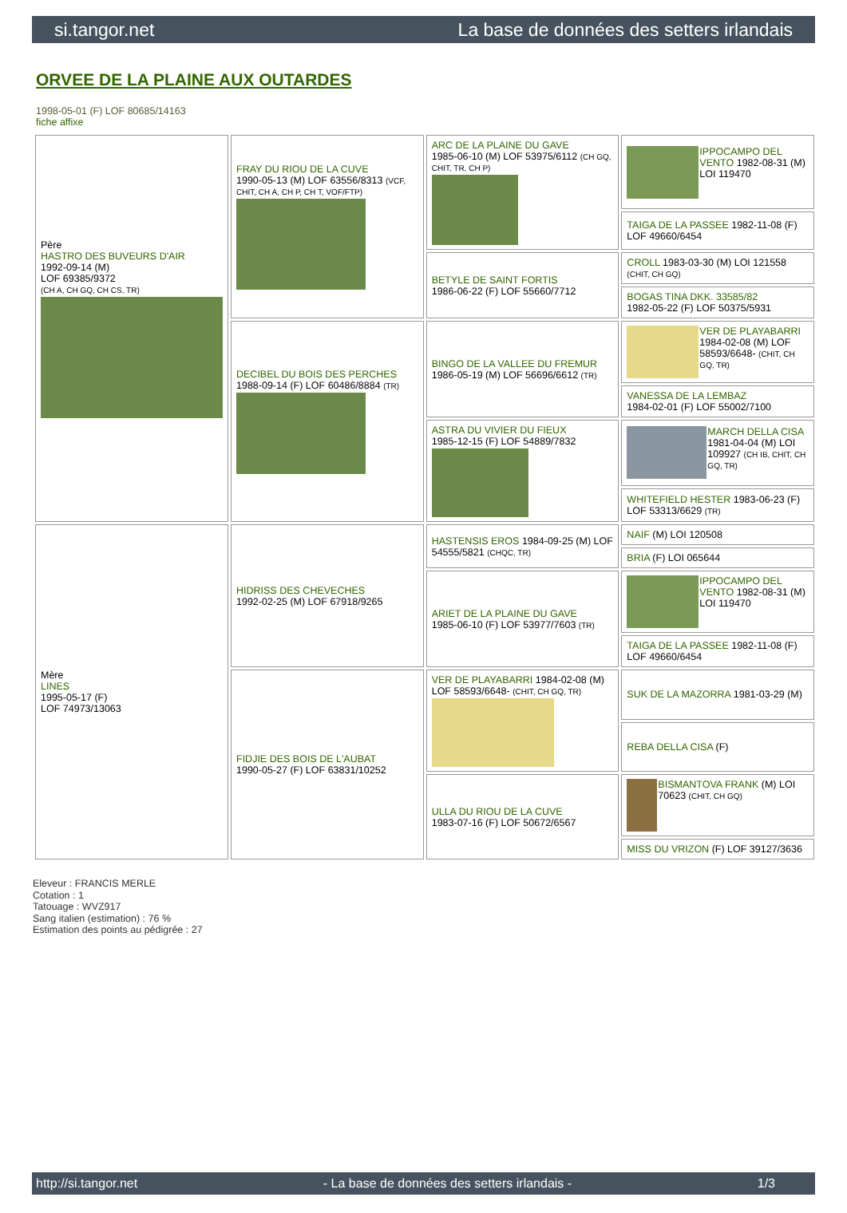si.tangor.net La base de données des setters irlandais
ORVEE DE LA PLAINE AUX OUTARDES
1998-05-01 (F) LOF 80685/14163
fiche affixe
| Père HASTRO DES BUVEURS D'AIR 1992-09-14 (M) LOF 69385/9372 (CH A, CH GQ, CH CS, TR) | FRAY DU RIOU DE LA CUVE 1990-05-13 (M) LOF 63556/8313 (VCF, CHIT, CH A, CH P, CH T, VOF/FTP) | ARC DE LA PLAINE DU GAVE 1985-06-10 (M) LOF 53975/6112 (CH GQ, CHIT, TR, CH P) | IPPOCAMPO DEL VENTO 1982-08-31 (M) LOI 119470 |
| | | | TAIGA DE LA PASSEE 1982-11-08 (F) LOF 49660/6454 |
| | | BETYLE DE SAINT FORTIS 1986-06-22 (F) LOF 55660/7712 | CROLL 1983-03-30 (M) LOI 121558 (CHIT, CH GQ) |
| | | | BOGAS TINA DKK. 33585/82 1982-05-22 (F) LOF 50375/5931 |
| | DECIBEL DU BOIS DES PERCHES 1988-09-14 (F) LOF 60486/8884 (TR) | BINGO DE LA VALLEE DU FREMUR 1986-05-19 (M) LOF 56696/6612 (TR) | VER DE PLAYABARRI 1984-02-08 (M) LOF 58593/6648- (CHIT, CH GQ, TR) |
| | | | VANESSA DE LA LEMBAZ 1984-02-01 (F) LOF 55002/7100 |
| | | ASTRA DU VIVIER DU FIEUX 1985-12-15 (F) LOF 54889/7832 | MARCH DELLA CISA 1981-04-04 (M) LOI 109927 (CH IB, CHIT, CH GQ, TR) |
| | | | WHITEFIELD HESTER 1983-06-23 (F) LOF 53313/6629 (TR) |
| Mère LINES 1995-05-17 (F) LOF 74973/13063 | HIDRISS DES CHEVECHES 1992-02-25 (M) LOF 67918/9265 | HASTENSIS EROS 1984-09-25 (M) LOF 54555/5821 (CHQC, TR) | NAIF (M) LOI 120508 |
| | | | BRIA (F) LOI 065644 |
| | | ARIET DE LA PLAINE DU GAVE 1985-06-10 (F) LOF 53977/7603 (TR) | IPPOCAMPO DEL VENTO 1982-08-31 (M) LOI 119470 |
| | | | TAIGA DE LA PASSEE 1982-11-08 (F) LOF 49660/6454 |
| | FIDJIE DES BOIS DE L'AUBAT 1990-05-27 (F) LOF 63831/10252 | VER DE PLAYABARRI 1984-02-08 (M) LOF 58593/6648- (CHIT, CH GQ, TR) | SUK DE LA MAZORRA 1981-03-29 (M) |
| | | | REBA DELLA CISA (F) |
| | | ULLA DU RIOU DE LA CUVE 1983-07-16 (F) LOF 50672/6567 | BISMANTOVA FRANK (M) LOI 70623 (CHIT, CH GQ) |
| | | | MISS DU VRIZON (F) LOF 39127/3636 |
Eleveur : FRANCIS MERLE
Cotation : 1
Tatouage : WVZ917
Sang italien (estimation) : 76 %
Estimation des points au pédigrée : 27
http://si.tangor.net - La base de données des setters irlandais - 1/3